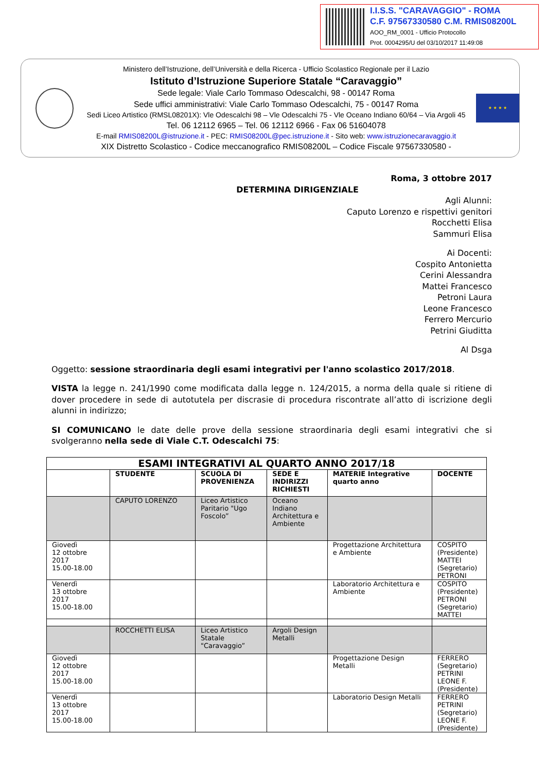I.I.S.S. "CARAVAGGIO" - ROMA
C.F. 97567330580 C.M. RMIS08200L
AOO_RM_0001 - Ufficio Protocollo
Prot. 0004295/U del 03/10/2017 11:49:08
Ministero dell’Istruzione, dell’Università e della Ricerca - Ufficio Scolastico Regionale per il Lazio
Istituto d’Istruzione Superiore Statale “Caravaggio”
Sede legale: Viale Carlo Tommaso Odescalchi, 98 - 00147 Roma
Sede uffici amministrativi: Viale Carlo Tommaso Odescalchi, 75 - 00147 Roma
Sedi Liceo Artistico (RMSL08201X): Vle Odescalchi 98 – Vle Odescalchi 75 - Vle Oceano Indiano 60/64 – Via Argoli 45
Tel. 06 12112 6965 – Tel. 06 12112 6966 - Fax 06 51604078
E-mail RMIS08200L@istruzione.it - PEC: RMIS08200L@pec.istruzione.it - Sito web: www.istruzionecaravaggio.it
XIX Distretto Scolastico - Codice meccanografico RMIS08200L – Codice Fiscale 97567330580 -
★ ★ ★ ★
Roma, 3 ottobre 2017
DETERMINA DIRIGENZIALE
Agli Alunni:
Caputo Lorenzo e rispettivi genitori
Rocchetti Elisa
Sammuri Elisa
Ai Docenti:
Cospito Antonietta
Cerini Alessandra
Mattei Francesco
Petroni Laura
Leone Francesco
Ferrero Mercurio
Petrini Giuditta
Al Dsga
Oggetto: sessione straordinaria degli esami integrativi per l'anno scolastico 2017/2018.
VISTA la legge n. 241/1990 come modificata dalla legge n. 124/2015, a norma della quale si ritiene di dover procedere in sede di autotutela per discrasie di procedura riscontrate all’atto di iscrizione degli alunni in indirizzo;
SI COMUNICANO le date delle prove della sessione straordinaria degli esami integrativi che si svolgeranno nella sede di Viale C.T. Odescalchi 75:
| ESAMI INTEGRATIVI AL QUARTO ANNO 2017/18 | | | | | |
| --- | --- | --- | --- | --- | --- |
| | STUDENTE | SCUOLA DI PROVENIENZA | SEDE E INDIRIZZI RICHIESTI | MATERIE Integrative quarto anno | DOCENTE |
| | CAPUTO LORENZO | Liceo Artistico Paritario "Ugo Foscolo” | Oceano Indiano Architettura e Ambiente | | |
| Giovedì 12 ottobre 2017 15.00-18.00 | | | | Progettazione Architettura e Ambiente | COSPITO (Presidente) MATTEI (Segretario) PETRONI |
| Venerdì 13 ottobre 2017 15.00-18.00 | | | | Laboratorio Architettura e Ambiente | COSPITO (Presidente) PETRONI (Segretario) MATTEI |
| | ROCCHETTI ELISA | Liceo Artistico Statale "Caravaggio” | Argoli Design Metalli | | |
| Giovedì 12 ottobre 2017 15.00-18.00 | | | | Progettazione Design Metalli | FERRERO (Segretario) PETRINI LEONE F. (Presidente) |
| Venerdì 13 ottobre 2017 15.00-18.00 | | | | Laboratorio Design Metalli | FERRERO PETRINI (Segretario) LEONE F. (Presidente) |